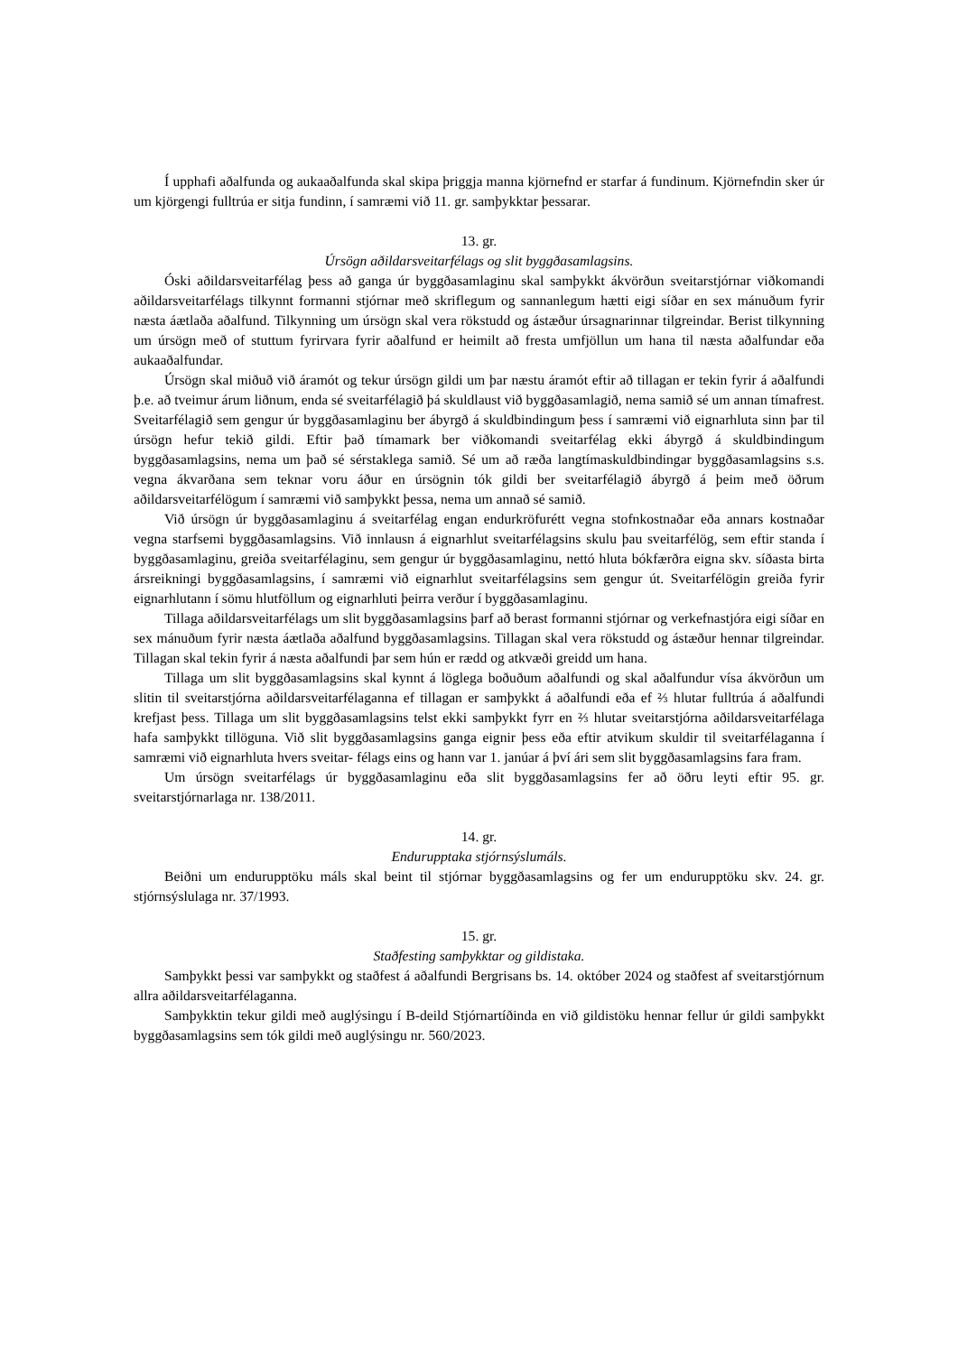Í upphafi aðalfunda og aukaaðalfunda skal skipa þriggja manna kjörnefnd er starfar á fundinum. Kjörnefndin sker úr um kjörgengi fulltrúa er sitja fundinn, í samræmi við 11. gr. samþykktar þessarar.
13. gr.
Úrsögn aðildarsveitarfélags og slit byggðasamlagsins.
Óski aðildarsveitarfélag þess að ganga úr byggðasamlaginu skal samþykkt ákvörðun sveitar­stjórnar viðkomandi aðildarsveitarfélags tilkynnt formanni stjórnar með skriflegum og sannanlegum hætti eigi síðar en sex mánuðum fyrir næsta áætlaða aðalfund. Tilkynning um úrsögn skal vera rökstudd og ástæður úrsagnarinnar tilgreindar. Berist tilkynning um úrsögn með of stuttum fyrirvara fyrir aðalfund er heimilt að fresta umfjöllun um hana til næsta aðalfundar eða aukaaðalfundar.
Úrsögn skal miðuð við áramót og tekur úrsögn gildi um þar næstu áramót eftir að tillagan er tekin fyrir á aðalfundi þ.e. að tveimur árum liðnum, enda sé sveitarfélagið þá skuldlaust við byggða­samlagið, nema samið sé um annan tímafrest. Sveitarfélagið sem gengur úr byggðasamlaginu ber ábyrgð á skuldbindingum þess í samræmi við eignarhluta sinn þar til úrsögn hefur tekið gildi. Eftir það tímamark ber viðkomandi sveitarfélag ekki ábyrgð á skuldbindingum byggðasamlagsins, nema um það sé sérstaklega samið. Sé um að ræða langtímaskuldbindingar byggðasamlagsins s.s. vegna ákvarðana sem teknar voru áður en úrsögnin tók gildi ber sveitarfélagið ábyrgð á þeim með öðrum aðildarsveitarfélögum í samræmi við samþykkt þessa, nema um annað sé samið.
Við úrsögn úr byggðasamlaginu á sveitarfélag engan endurkröfurétt vegna stofnkostnaðar eða annars kostnaðar vegna starfsemi byggðasamlagsins. Við innlausn á eignarhlut sveitarfélagsins skulu þau sveitarfélög, sem eftir standa í byggðasamlaginu, greiða sveitarfélaginu, sem gengur úr byggða­samlaginu, nettó hluta bókfærðra eigna skv. síðasta birta ársreikningi byggðasamlagsins, í samræmi við eignarhlut sveitarfélagsins sem gengur út. Sveitarfélögin greiða fyrir eignarhlutann í sömu hlut­föllum og eignarhluti þeirra verður í byggðasamlaginu.
Tillaga aðildarsveitarfélags um slit byggðasamlagsins þarf að berast formanni stjórnar og verk­efnastjóra eigi síðar en sex mánuðum fyrir næsta áætlaða aðalfund byggðasamlagsins. Tillagan skal vera rökstudd og ástæður hennar tilgreindar. Tillagan skal tekin fyrir á næsta aðalfundi þar sem hún er rædd og atkvæði greidd um hana.
Tillaga um slit byggðasamlagsins skal kynnt á löglega boðuðum aðalfundi og skal aðalfundur vísa ákvörðun um slitin til sveitarstjórna aðildarsveitarfélaganna ef tillagan er samþykkt á aðalfundi eða ef ⅔ hlutar fulltrúa á aðalfundi krefjast þess. Tillaga um slit byggðasamlagsins telst ekki samþykkt fyrr en ⅔ hlutar sveitarstjórna aðildarsveitarfélaga hafa samþykkt tillöguna. Við slit byggðasamlagsins ganga eignir þess eða eftir atvikum skuldir til sveitarfélaganna í samræmi við eignarhluta hvers sveitar- félags eins og hann var 1. janúar á því ári sem slit byggðasamlagsins fara fram.
Um úrsögn sveitarfélags úr byggðasamlaginu eða slit byggðasamlagsins fer að öðru leyti eftir 95. gr. sveitarstjórnarlaga nr. 138/2011.
14. gr.
Endurupptaka stjórnsýslumáls.
Beiðni um endurupptöku máls skal beint til stjórnar byggðasamlagsins og fer um endurupptöku skv. 24. gr. stjórnsýslulaga nr. 37/1993.
15. gr.
Staðfesting samþykktar og gildistaka.
Samþykkt þessi var samþykkt og staðfest á aðalfundi Bergrisans bs. 14. október 2024 og staðfest af sveitarstjórnum allra aðildarsveitarfélaganna.
Samþykktin tekur gildi með auglýsingu í B-deild Stjórnartíðinda en við gildistöku hennar fellur úr gildi samþykkt byggðasamlagsins sem tók gildi með auglýsingu nr. 560/2023.